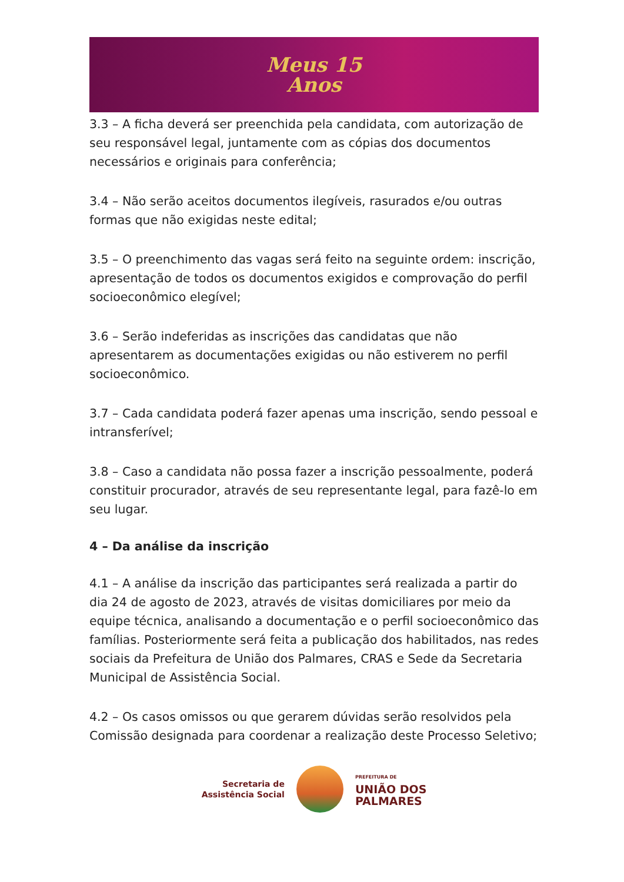Meus 15
Anos
3.3 – A ficha deverá ser preenchida pela candidata, com autorização de seu responsável legal, juntamente com as cópias dos documentos necessários e originais para conferência;
3.4 – Não serão aceitos documentos ilegíveis, rasurados e/ou outras formas que não exigidas neste edital;
3.5 – O preenchimento das vagas será feito na seguinte ordem: inscrição, apresentação de todos os documentos exigidos e comprovação do perfil socioeconômico elegível;
3.6 – Serão indeferidas as inscrições das candidatas que não apresentarem as documentações exigidas ou não estiverem no perfil socioeconômico.
3.7 – Cada candidata poderá fazer apenas uma inscrição, sendo pessoal e intransferível;
3.8 – Caso a candidata não possa fazer a inscrição pessoalmente, poderá constituir procurador, através de seu representante legal, para fazê-lo em seu lugar.
4 – Da análise da inscrição
4.1 – A análise da inscrição das participantes será realizada a partir do dia 24 de agosto de 2023, através de visitas domiciliares por meio da equipe técnica, analisando a documentação e o perfil socioeconômico das famílias. Posteriormente será feita a publicação dos habilitados, nas redes sociais da Prefeitura de União dos Palmares, CRAS e Sede da Secretaria Municipal de Assistência Social.
4.2 – Os casos omissos ou que gerarem dúvidas serão resolvidos pela Comissão designada para coordenar a realização deste Processo Seletivo;
Secretaria de
Assistência Social
PREFEITURA DE
UNIÃO DOS
PALMARES